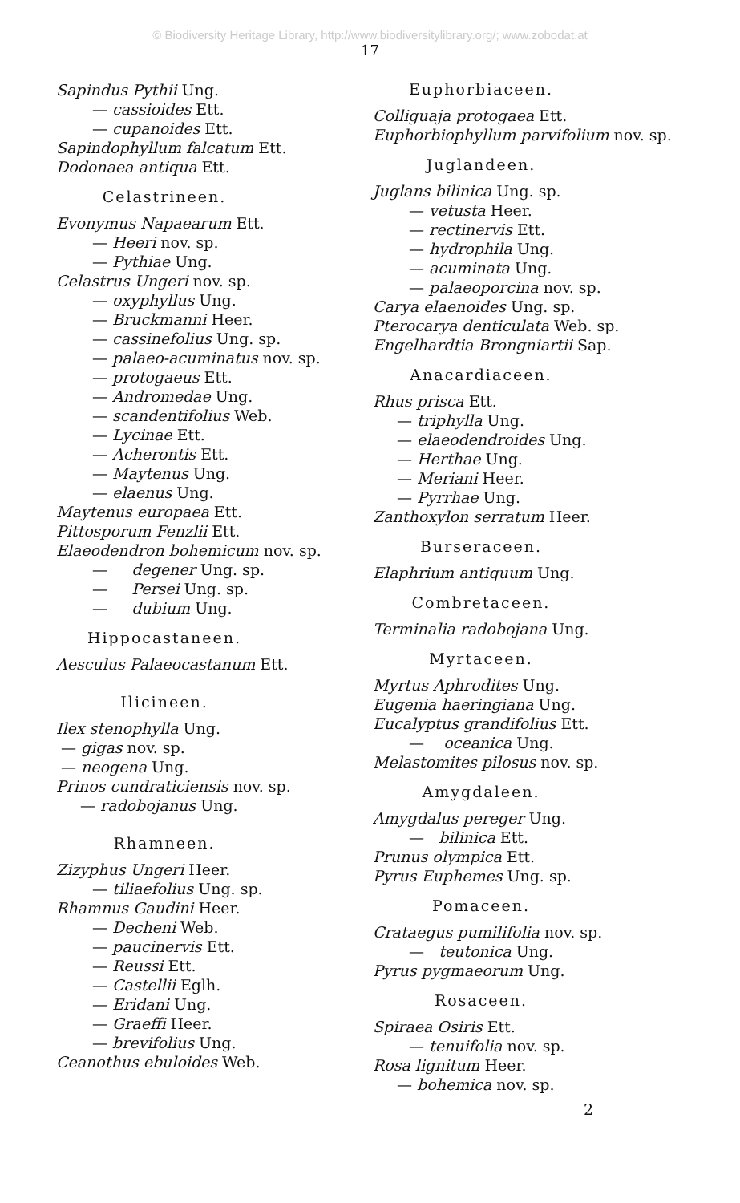© Biodiversity Heritage Library, http://www.biodiversitylibrary.org/; www.zobodat.at
17
Sapindus Pythii Ung.
— cassioides Ett.
— cupanoides Ett.
Sapindophyllum falcatum Ett.
Dodonaea antiqua Ett.
Celastrineen.
Evonymus Napaearum Ett.
— Heeri nov. sp.
— Pythiae Ung.
Celastrus Ungeri nov. sp.
— oxyphyllus Ung.
— Bruckmanni Heer.
— cassinefolius Ung. sp.
— palaeo-acuminatus nov. sp.
— protogaeus Ett.
— Andromedae Ung.
— scandentifolius Web.
— Lycinae Ett.
— Acherontis Ett.
— Maytenus Ung.
— elaenus Ung.
Maytenus europaea Ett.
Pittosporum Fenzlii Ett.
Elaeodendron bohemicum nov. sp.
— degener Ung. sp.
— Persei Ung. sp.
— dubium Ung.
Hippocastaneen.
Aesculus Palaeocastanum Ett.
Ilicineen.
Ilex stenophylla Ung.
— gigas nov. sp.
— neogena Ung.
Prinos cundraticiensis nov. sp.
— radobojanus Ung.
Rhamneen.
Zizyphus Ungeri Heer.
— tiliaefolius Ung. sp.
Rhamnus Gaudini Heer.
— Decheni Web.
— paucinervis Ett.
— Reussi Ett.
— Castellii Eglh.
— Eridani Ung.
— Graeffi Heer.
— brevifolius Ung.
Ceanothus ebuloides Web.
Euphorbiaceen.
Colliguaja protogaea Ett.
Euphorbiophyllum parvifolium nov. sp.
Juglandeen.
Juglans bilinica Ung. sp.
— vetusta Heer.
— rectinervis Ett.
— hydrophila Ung.
— acuminata Ung.
— palaeoporcina nov. sp.
Carya elaenoides Ung. sp.
Pterocarya denticulata Web. sp.
Engelhardtia Brongniartii Sap.
Anacardiaceen.
Rhus prisca Ett.
— triphylla Ung.
— elaeodendroides Ung.
— Herthae Ung.
— Meriani Heer.
— Pyrrhae Ung.
Zanthoxylon serratum Heer.
Burseraceen.
Elaphrium antiquum Ung.
Combretaceen.
Terminalia radobojana Ung.
Myrtaceen.
Myrtus Aphrodites Ung.
Eugenia haeringiana Ung.
Eucalyptus grandifolius Ett.
— oceanica Ung.
Melastomites pilosus nov. sp.
Amygdaleen.
Amygdalus pereger Ung.
— bilinica Ett.
Prunus olympica Ett.
Pyrus Euphemes Ung. sp.
Pomaceen.
Crataegus pumilifolia nov. sp.
— teutonica Ung.
Pyrus pygmaeorum Ung.
Rosaceen.
Spiraea Osiris Ett.
— tenuifolia nov. sp.
Rosa lignitum Heer.
— bohemica nov. sp.
2